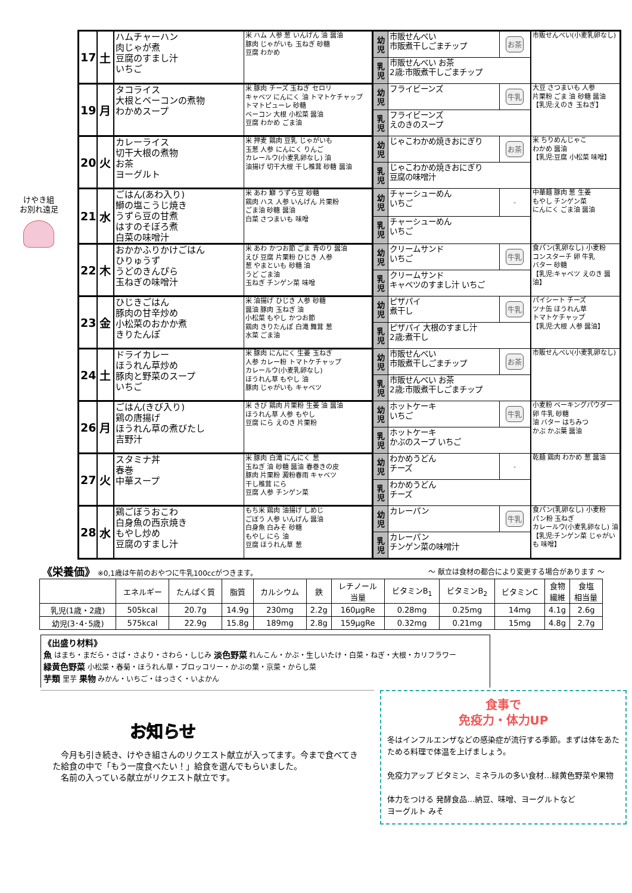けやき組
お別れ遠足
| 17 | 土 | ハムチャーハン 肉じゃが煮 豆腐のすまし汁 いちご | 米 ハム 人参 葱 いんげん 油 醤油 豚肉 じゃがいも 玉ねぎ 砂糖 豆腐 わかめ | 幼児 | 市販せんべい 市販煮干しごまチップ | お茶 | 市販せんべい(小麦乳卵なし) |
| | | | | 乳児 | 市販せんべい お茶 2歳:市販煮干しごまチップ | | |
| 19 | 月 | タコライス 大根とベーコンの煮物 わかめスープ | 米 豚肉 チーズ 玉ねぎ セロリ キャベツ にんにく 油 トマトケチャップ トマトピューレ 砂糖 ベーコン 大根 小松菜 醤油 豆腐 わかめ ごま油 | 幼児 | フライビーンズ | 牛乳 | 大豆 さつまいも 人参 片栗粉 ごま 油 砂糖 醤油 【乳児:えのき 玉ねぎ】 |
| | | | | 乳児 | フライビーンズ えのきのスープ | | |
| 20 | 火 | カレーライス 切干大根の煮物 お茶 ヨーグルト | 米 押麦 鶏肉 豆乳 じゃがいも 玉葱 人参 にんにく りんご カレールウ(小麦乳卵なし) 油 油揚げ 切干大根 干し椎茸 砂糖 醤油 | 幼児 | じゃこわかめ焼きおにぎり | お茶 | 米 ちりめんじゃこ わかめ 醤油 【乳児:豆腐 小松菜 味噌】 |
| | | | | 乳児 | じゃこわかめ焼きおにぎり 豆腐の味噌汁 | | |
| 21 | 水 | ごはん(あわ入り) 鰤の塩こうじ焼き うずら豆の甘煮 はすのそぼろ煮 白菜の味噌汁 | 米 あわ 鰤 うずら豆 砂糖 鶏肉 ハス 人参 いんげん 片栗粉 ごま油 砂糖 醤油 白菜 さつまいも 味噌 | 幼児 | チャーシューめん いちご | - | 中華麺 豚肉 葱 生姜 もやし チンゲン菜 にんにく ごま油 醤油 |
| | | | | 乳児 | チャーシューめん いちご | | |
| 22 | 木 | おかかふりかけごはん ひりゅうず うどのきんぴら 玉ねぎの味噌汁 | 米 あわ かつお節 ごま 青のり 醤油 えび 豆腐 片栗粉 ひじき 人参 葱 やまといも 砂糖 油 うど ごま油 玉ねぎ チンゲン菜 味噌 | 幼児 | クリームサンド いちご | 牛乳 | 食パン(乳卵なし) 小麦粉 コンスターチ 卵 牛乳 バター 砂糖 【乳児:キャベツ えのき 醤油】 |
| | | | | 乳児 | クリームサンド キャベツのすまし汁 いちご | | |
| 23 | 金 | ひじきごはん 豚肉の甘辛炒め 小松菜のおかか煮 きりたんぽ | 米 油揚げ ひじき 人参 砂糖 醤油 豚肉 玉ねぎ 油 小松菜 もやし かつお節 鶏肉 きりたんぽ 白滝 舞茸 葱 水菜 ごま油 | 幼児 | ピザパイ 煮干し | 牛乳 | パイシート チーズ ツナ缶 ほうれん草 トマトケチャップ 【乳児:大根 人参 醤油】 |
| | | | | 乳児 | ピザパイ 大根のすまし汁 2歳:煮干し | | |
| 24 | 土 | ドライカレー ほうれん草炒め 豚肉と野菜のスープ いちご | 米 豚肉 にんにく 生姜 玉ねぎ 人参 カレー粉 トマトケチャップ カレールウ(小麦乳卵なし) ほうれん草 もやし 油 豚肉 じゃがいも キャベツ | 幼児 | 市販せんべい 市販煮干しごまチップ | お茶 | 市販せんべい(小麦乳卵なし) |
| | | | | 乳児 | 市販せんべい お茶 2歳:市販煮干しごまチップ | | |
| 26 | 月 | ごはん(きび入り) 鶏の唐揚げ ほうれん草の煮びたし 吉野汁 | 米 きび 鶏肉 片栗粉 生姜 油 醤油 ほうれん草 人参 もやし 豆腐 にら えのき 片栗粉 | 幼児 | ホットケーキ いちご | 牛乳 | 小麦粉 ベーキングパウダー 卵 牛乳 砂糖 油 バター はちみつ かぶ かぶ葉 醤油 |
| | | | | 乳児 | ホットケーキ かぶのスープ いちご | | |
| 27 | 火 | スタミナ丼 春巻 中華スープ | 米 豚肉 白滝 にんにく 葱 玉ねぎ 油 砂糖 醤油 春巻きの皮 豚肉 片栗粉 澱粉春雨 キャベツ 干し椎茸 にら 豆腐 人参 チンゲン菜 | 幼児 | わかめうどん チーズ | - | 乾麺 鶏肉 わかめ 葱 醤油 |
| | | | | 乳児 | わかめうどん チーズ | | |
| 28 | 水 | 鶏ごぼうおこわ 白身魚の西京焼き もやし炒め 豆腐のすまし汁 | もち米 鶏肉 油揚げ しめじ ごぼう 人参 いんげん 醤油 白身魚 白みそ 砂糖 もやし にら 油 豆腐 ほうれん草 葱 | 幼児 | カレーパン | 牛乳 | 食パン(乳卵なし) 小麦粉 パン粉 玉ねぎ カレールウ(小麦乳卵なし) 油 【乳児:チンゲン菜 じゃがいも 味噌】 |
| | | | | 乳児 | カレーパン チンゲン菜の味噌汁 | | |
《栄養価》 ※0,1歳は午前のおやつに牛乳100ccがつきます。 ～ 献立は食材の都合により変更する場合があります ～
| | エネルギー | たんぱく質 | 脂質 | カルシウム | 鉄 | レチノール 当量 | ビタミンB<sub>1</sub> | ビタミンB<sub>2</sub> | ビタミンC | 食物 繊維 | 食塩 相当量 |
| --- | --- | --- | --- | --- | --- | --- | --- | --- | --- | --- | --- |
| 乳児(1歳・2歳) | 505kcal | 20.7g | 14.9g | 230mg | 2.2g | 160μgRe | 0.28mg | 0.25mg | 14mg | 4.1g | 2.6g |
| 幼児(3･4･5歳) | 575kcal | 22.9g | 15.8g | 189mg | 2.8g | 159μgRe | 0.32mg | 0.21mg | 15mg | 4.8g | 2.7g |
《出盛り材料》
魚 はまち・まだら・さば・さより・さわら・しじみ 淡色野菜 れんこん・かぶ・生しいたけ・白菜・ねぎ・大根・カリフラワー
緑黄色野菜 小松菜・春菊・ほうれん草・ブロッコリー・かぶの葉・京菜・からし菜
芋類 里芋 果物 みかん・いちご・はっさく・いよかん
お知らせ
　今月も引き続き、けやき組さんのリクエスト献立が入ってます。今まで食べてきた給食の中で「もう一度食べたい！」給食を選んでもらいました。
　名前の入っている献立がリクエスト献立です。
食事で
免疫力・体力UP
冬はインフルエンザなどの感染症が流行する季節。まずは体をあたためる料理で体温を上げましょう。
免疫力アップ ビタミン、ミネラルの多い食材…緑黄色野菜や果物
体力をつける 発酵食品…納豆、味噌、ヨーグルトなど
ヨーグルト みそ